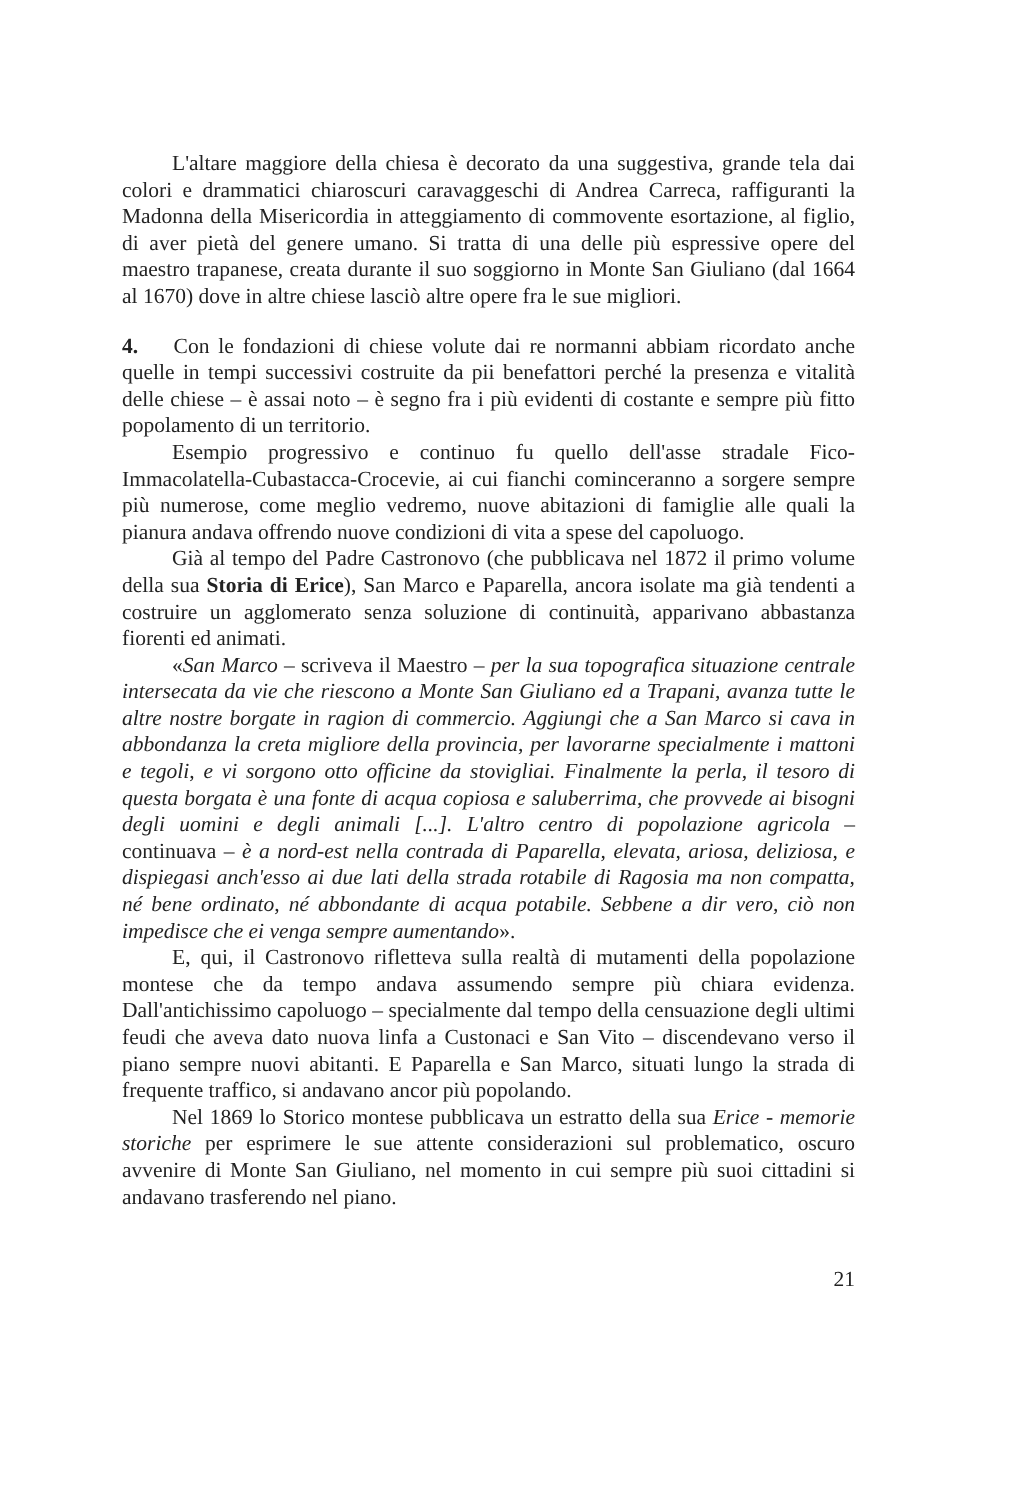L'altare maggiore della chiesa è decorato da una suggestiva, grande tela dai colori e drammatici chiaroscuri caravaggeschi di Andrea Carreca, raffiguranti la Madonna della Misericordia in atteggiamento di commovente esortazione, al figlio, di aver pietà del genere umano. Si tratta di una delle più espressive opere del maestro trapanese, creata durante il suo soggiorno in Monte San Giuliano (dal 1664 al 1670) dove in altre chiese lasciò altre opere fra le sue migliori.
4. Con le fondazioni di chiese volute dai re normanni abbiam ricordato anche quelle in tempi successivi costruite da pii benefattori perché la presenza e vitalità delle chiese – è assai noto – è segno fra i più evidenti di costante e sempre più fitto popolamento di un territorio.
Esempio progressivo e continuo fu quello dell'asse stradale Fico-Immacolatella-Cubastacca-Crocevie, ai cui fianchi cominceranno a sorgere sempre più numerose, come meglio vedremo, nuove abitazioni di famiglie alle quali la pianura andava offrendo nuove condizioni di vita a spese del capoluogo.
Già al tempo del Padre Castronovo (che pubblicava nel 1872 il primo volume della sua Storia di Erice), San Marco e Paparella, ancora isolate ma già tendenti a costruire un agglomerato senza soluzione di continuità, apparivano abbastanza fiorenti ed animati.
«San Marco – scriveva il Maestro – per la sua topografica situazione centrale intersecata da vie che riescono a Monte San Giuliano ed a Trapani, avanza tutte le altre nostre borgate in ragion di commercio. Aggiungi che a San Marco si cava in abbondanza la creta migliore della provincia, per lavorarne specialmente i mattoni e tegoli, e vi sorgono otto officine da stovigliai. Finalmente la perla, il tesoro di questa borgata è una fonte di acqua copiosa e saluberrima, che provvede ai bisogni degli uomini e degli animali [...]. L'altro centro di popolazione agricola – continuava – è a nord-est nella contrada di Paparella, elevata, ariosa, deliziosa, e dispiegasi anch'esso ai due lati della strada rotabile di Ragosia ma non compatta, né bene ordinato, né abbondante di acqua potabile. Sebbene a dir vero, ciò non impedisce che ei venga sempre aumentando».
E, qui, il Castronovo rifletteva sulla realtà di mutamenti della popolazione montese che da tempo andava assumendo sempre più chiara evidenza. Dall'antichissimo capoluogo – specialmente dal tempo della censuazione degli ultimi feudi che aveva dato nuova linfa a Custonaci e San Vito – discendevano verso il piano sempre nuovi abitanti. E Paparella e San Marco, situati lungo la strada di frequente traffico, si andavano ancor più popolando.
Nel 1869 lo Storico montese pubblicava un estratto della sua Erice - memorie storiche per esprimere le sue attente considerazioni sul problematico, oscuro avvenire di Monte San Giuliano, nel momento in cui sempre più suoi cittadini si andavano trasferendo nel piano.
21